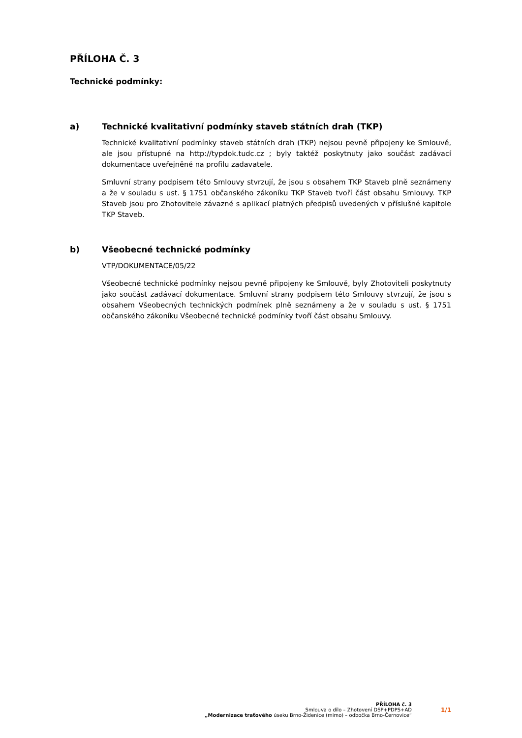PŘÍLOHA Č. 3
Technické podmínky:
a) Technické kvalitativní podmínky staveb státních drah (TKP)
Technické kvalitativní podmínky staveb státních drah (TKP) nejsou pevně připojeny ke Smlouvě, ale jsou přístupné na http://typdok.tudc.cz ; byly taktéž poskytnuty jako součást zadávací dokumentace uveřejněné na profilu zadavatele.
Smluvní strany podpisem této Smlouvy stvrzují, že jsou s obsahem TKP Staveb plně seznámeny a že v souladu s ust. § 1751 občanského zákoníku TKP Staveb tvoří část obsahu Smlouvy. TKP Staveb jsou pro Zhotovitele závazné s aplikací platných předpisů uvedených v příslušné kapitole TKP Staveb.
b) Všeobecné technické podmínky
VTP/DOKUMENTACE/05/22
Všeobecné technické podmínky nejsou pevně připojeny ke Smlouvě, byly Zhotoviteli poskytnuty jako součást zadávací dokumentace. Smluvní strany podpisem této Smlouvy stvrzují, že jsou s obsahem Všeobecných technických podmínek plně seznámeny a že v souladu s ust. § 1751 občanského zákoníku Všeobecné technické podmínky tvoří část obsahu Smlouvy.
PŘÍLOHA č. 3
Smlouva o dílo – Zhotovení DSP+PDPS+AD
„Modernizace traťového úseku Brno-Židenice (mimo) – odbočka Brno-Černovice“
1/1